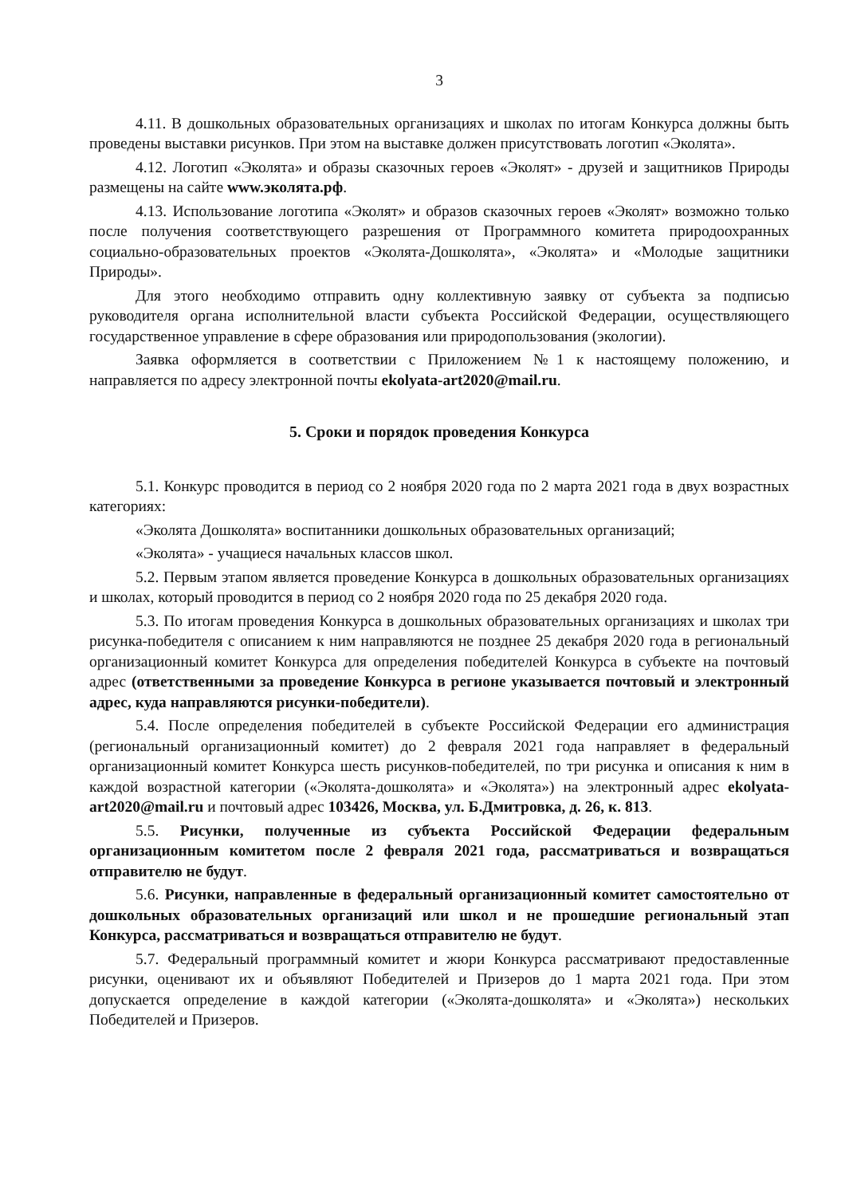3
4.11. В дошкольных образовательных организациях и школах по итогам Конкурса должны быть проведены выставки рисунков. При этом на выставке должен присутствовать логотип «Эколята».
4.12. Логотип «Эколята» и образы сказочных героев «Эколят» - друзей и защитников Природы размещены на сайте www.эколята.рф.
4.13. Использование логотипа «Эколят» и образов сказочных героев «Эколят» возможно только после получения соответствующего разрешения от Программного комитета природоохранных социально-образовательных проектов «Эколята-Дошколята», «Эколята» и «Молодые защитники Природы».
Для этого необходимо отправить одну коллективную заявку от субъекта за подписью руководителя органа исполнительной власти субъекта Российской Федерации, осуществляющего государственное управление в сфере образования или природопользования (экологии).
Заявка оформляется в соответствии с Приложением №1 к настоящему положению, и направляется по адресу электронной почты ekolyata-art2020@mail.ru.
5. Сроки и порядок проведения Конкурса
5.1. Конкурс проводится в период со 2 ноября 2020 года по 2 марта 2021 года в двух возрастных категориях:
«Эколята Дошколята» воспитанники дошкольных образовательных организаций;
«Эколята» - учащиеся начальных классов школ.
5.2. Первым этапом является проведение Конкурса в дошкольных образовательных организациях и школах, который проводится в период со 2 ноября 2020 года по 25 декабря 2020 года.
5.3. По итогам проведения Конкурса в дошкольных образовательных организациях и школах три рисунка-победителя с описанием к ним направляются не позднее 25 декабря 2020 года в региональный организационный комитет Конкурса для определения победителей Конкурса в субъекте на почтовый адрес (ответственными за проведение Конкурса в регионе указывается почтовый и электронный адрес, куда направляются рисунки-победители).
5.4. После определения победителей в субъекте Российской Федерации его администрация (региональный организационный комитет) до 2 февраля 2021 года направляет в федеральный организационный комитет Конкурса шесть рисунков-победителей, по три рисунка и описания к ним в каждой возрастной категории («Эколята-дошколята» и «Эколята») на электронный адрес ekolyata-art2020@mail.ru и почтовый адрес 103426, Москва, ул. Б.Дмитровка, д. 26, к. 813.
5.5. Рисунки, полученные из субъекта Российской Федерации федеральным организационным комитетом после 2 февраля 2021 года, рассматриваться и возвращаться отправителю не будут.
5.6. Рисунки, направленные в федеральный организационный комитет самостоятельно от дошкольных образовательных организаций или школ и не прошедшие региональный этап Конкурса, рассматриваться и возвращаться отправителю не будут.
5.7. Федеральный программный комитет и жюри Конкурса рассматривают предоставленные рисунки, оценивают их и объявляют Победителей и Призеров до 1 марта 2021 года. При этом допускается определение в каждой категории («Эколята-дошколята» и «Эколята») нескольких Победителей и Призеров.